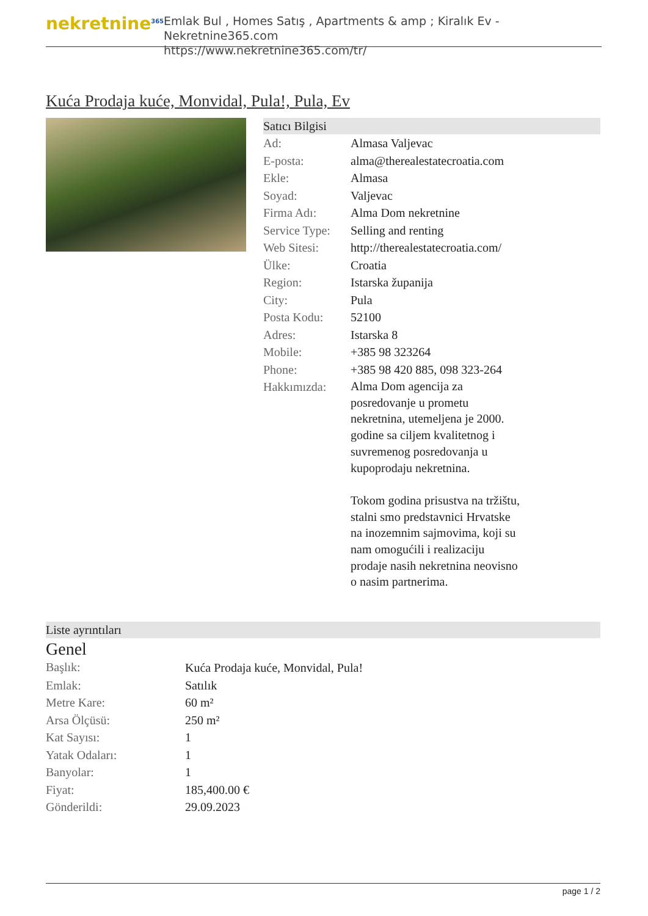nekretnine<sup>365</sup>
Emlak Bul , Homes Satış , Apartments & amp ; Kiralık Ev - Nekretnine365.com
https://www.nekretnine365.com/tr/
Kuća Prodaja kuće, Monvidal, Pula!, Pula, Ev
Satıcı Bilgisi
| Ad: | Almasa Valjevac |
| E-posta: | alma@therealestatecroatia.com |
| Ekle: | Almasa |
| Soyad: | Valjevac |
| Firma Adı: | Alma Dom nekretnine |
| Service Type: | Selling and renting |
| Web Sitesi: | http://therealestatecroatia.com/ |
| Ülke: | Croatia |
| Region: | Istarska županija |
| City: | Pula |
| Posta Kodu: | 52100 |
| Adres: | Istarska 8 |
| Mobile: | +385 98 323264 |
| Phone: | +385 98 420 885, 098 323-264 |
| Hakkımızda: | Alma Dom agencija za posredovanje u prometu nekretnina, utemeljena je 2000. godine sa ciljem kvalitetnog i suvremenog posredovanja u kupoprodaju nekretnina. Tokom godina prisustva na tržištu, stalni smo predstavnici Hrvatske na inozemnim sajmovima, koji su nam omogućili i realizaciju prodaje nasih nekretnina neovisno o nasim partnerima. |
Liste ayrıntıları
Genel
| Başlık: | Kuća Prodaja kuće, Monvidal, Pula! |
| Emlak: | Satılık |
| Metre Kare: | 60 m² |
| Arsa Ölçüsü: | 250 m² |
| Kat Sayısı: | 1 |
| Yatak Odaları: | 1 |
| Banyolar: | 1 |
| Fiyat: | 185,400.00 € |
| Gönderildi: | 29.09.2023 |
page 1 / 2